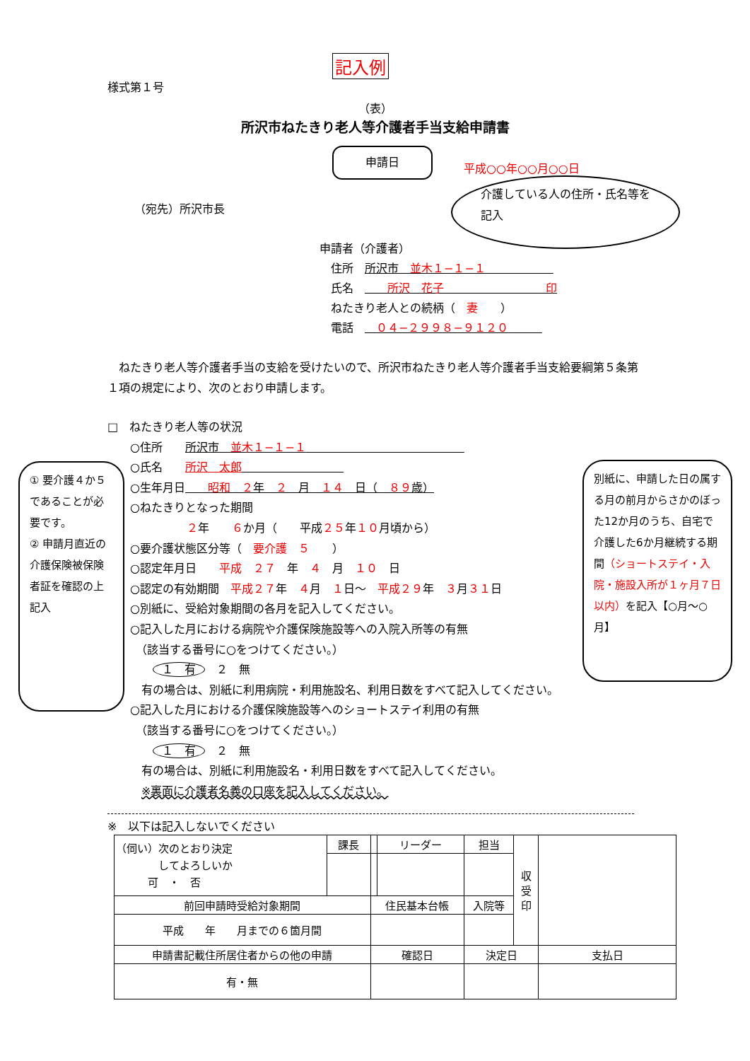記入例
様式第１号
（表）
所沢市ねたきり老人等介護者手当支給申請書
申請日
平成○○年○○月○○日
（宛先）所沢市長
介護している人の住所・氏名等を記入
申請者（介護者）
　住所　所沢市　並木１−１−１　　　　　　
　氏名　　　所沢　花子　　　　　　　　　印
　ねたきり老人との続柄（　妻　　）
　電話　　０４−２９９８−９１２０　　　
　ねたきり老人等介護者手当の支給を受けたいので、所沢市ねたきり老人等介護者手当支給要綱第５条第１項の規定により、次のとおり申請します。
① 要介護４か５であることが必要です。
② 申請月直近の介護保険被保険者証を確認の上記入
別紙に、申請した日の属する月の前月からさかのぼった12か月のうち、自宅で介護した6か月継続する期間（ショートステイ・入院・施設入所が１ヶ月７日以内）を記入【○月～○月】
□　ねたきり老人等の状況
　　○住所　　所沢市　並木１−１−１　　　　　　　　　　　　　　
　　○氏名　　所沢　太郎　　　　　　　　　
　　○生年月日　　昭和　２年　２　月　１４　日（　８９歳）
　　○ねたきりとなった期間
　　　　　　　２年　　６か月（　　平成２５年１０月頃から）
　　○要介護状態区分等（　要介護　５　　）
　　○認定年月日　　平成　２７　年　４　月　１０　日
　　○認定の有効期間　平成２７年　４月　１日～　平成２９年　３月３１日
　　○別紙に、受給対象期間の各月を記入してください。
　　○記入した月における病院や介護保険施設等への入院入所等の有無
　　　（該当する番号に○をつけてください。）
　　　　１　有　２　無
　　　有の場合は、別紙に利用病院・利用施設名、利用日数をすべて記入してください。
　　○記入した月における介護保険施設等へのショートステイ利用の有無
　　　（該当する番号に○をつけてください。）
　　　　１　有　２　無
　　　有の場合は、別紙に利用施設名・利用日数をすべて記入してください。
　　　※裏面に介護者名義の口座を記入してください。
※　以下は記入しないでください
| （伺い）次のとおり決定 してよろしいか 可 ・ 否 | 課長 | | リーダー | 担当 | 収 受 印 | |
| 前回申請時受給対象期間 | | 住民基本台帳 | | 入院等 | | |
| 平成 年 月までの６箇月間 | | | | | | |
| 申請書記載住所居住者からの他の申請 | | 確認日 | | 決定日 | | 支払日 |
| 有・無 | | | | | | |